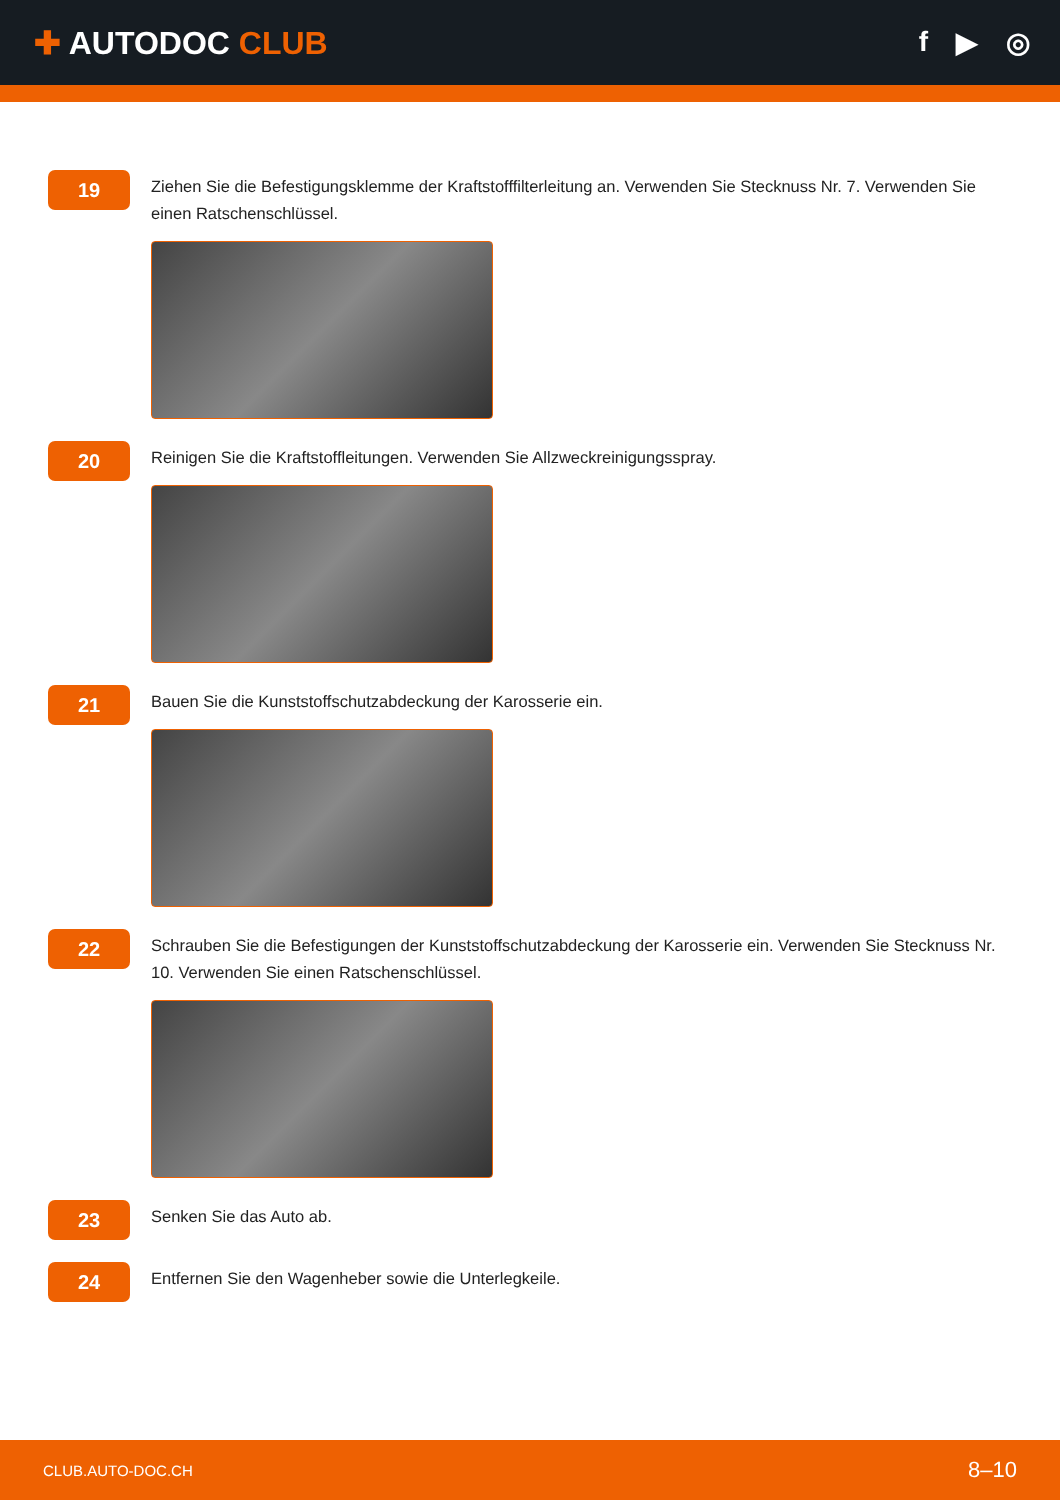✚ AUTODOC CLUB f ▶ ◎
19
Ziehen Sie die Befestigungsklemme der Kraftstofffilterleitung an. Verwenden Sie Stecknuss Nr. 7. Verwenden Sie einen Ratschenschlüssel.
20
Reinigen Sie die Kraftstoffleitungen. Verwenden Sie Allzweckreinigungsspray.
21
Bauen Sie die Kunststoffschutzabdeckung der Karosserie ein.
22
Schrauben Sie die Befestigungen der Kunststoffschutzabdeckung der Karosserie ein. Verwenden Sie Stecknuss Nr. 10. Verwenden Sie einen Ratschenschlüssel.
23
Senken Sie das Auto ab.
24
Entfernen Sie den Wagenheber sowie die Unterlegkeile.
CLUB.AUTO-DOC.CH 8–10